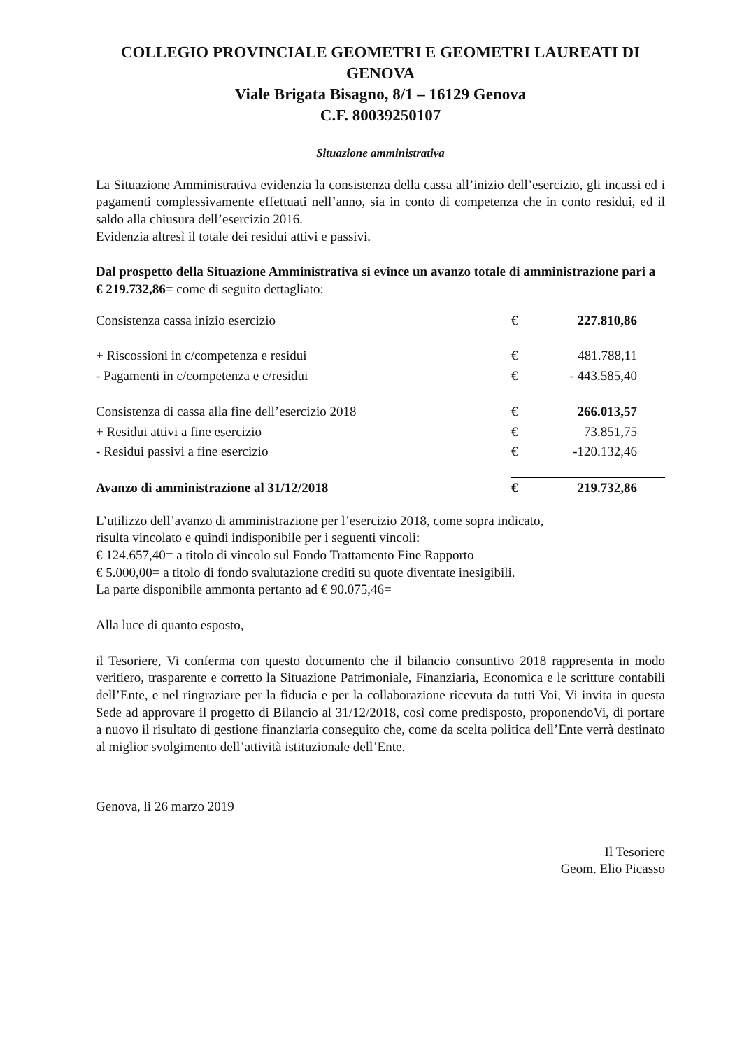COLLEGIO PROVINCIALE GEOMETRI E GEOMETRI LAUREATI DI GENOVA
Viale Brigata Bisagno, 8/1 – 16129 Genova
C.F. 80039250107
Situazione amministrativa
La Situazione Amministrativa evidenzia la consistenza della cassa all’inizio dell’esercizio, gli incassi ed i pagamenti complessivamente effettuati nell’anno, sia in conto di competenza che in conto residui, ed il saldo alla chiusura dell’esercizio 2016.
Evidenzia altresì il totale dei residui attivi e passivi.
Dal prospetto della Situazione Amministrativa si evince un avanzo totale di amministrazione pari a € 219.732,86= come di seguito dettagliato:
| Consistenza cassa inizio esercizio | € | 227.810,86 |
| + Riscossioni in c/competenza e residui | € | 481.788,11 |
| - Pagamenti in c/competenza e c/residui | € | - 443.585,40 |
| Consistenza di cassa alla fine dell’esercizio 2018 | € | 266.013,57 |
| + Residui attivi a fine esercizio | € | 73.851,75 |
| - Residui passivi a fine esercizio | € | -120.132,46 |
| Avanzo di amministrazione al 31/12/2018 | € | 219.732,86 |
L’utilizzo dell’avanzo di amministrazione per l’esercizio 2018, come sopra indicato,
risulta vincolato e quindi indisponibile per i seguenti vincoli:
€ 124.657,40= a titolo di vincolo sul Fondo Trattamento Fine Rapporto
€ 5.000,00= a titolo di fondo svalutazione crediti su quote diventate inesigibili.
La parte disponibile ammonta pertanto ad € 90.075,46=
Alla luce di quanto esposto,
il Tesoriere, Vi conferma con questo documento che il bilancio consuntivo 2018 rappresenta in modo veritiero, trasparente e corretto la Situazione Patrimoniale, Finanziaria, Economica e le scritture contabili dell’Ente, e nel ringraziare per la fiducia e per la collaborazione ricevuta da tutti Voi, Vi invita in questa Sede ad approvare il progetto di Bilancio al 31/12/2018, così come predisposto, proponendoVi, di portare a nuovo il risultato di gestione finanziaria conseguito che, come da scelta politica dell’Ente verrà destinato al miglior svolgimento dell’attività istituzionale dell’Ente.
Genova, li 26 marzo 2019
Il Tesoriere
Geom. Elio Picasso